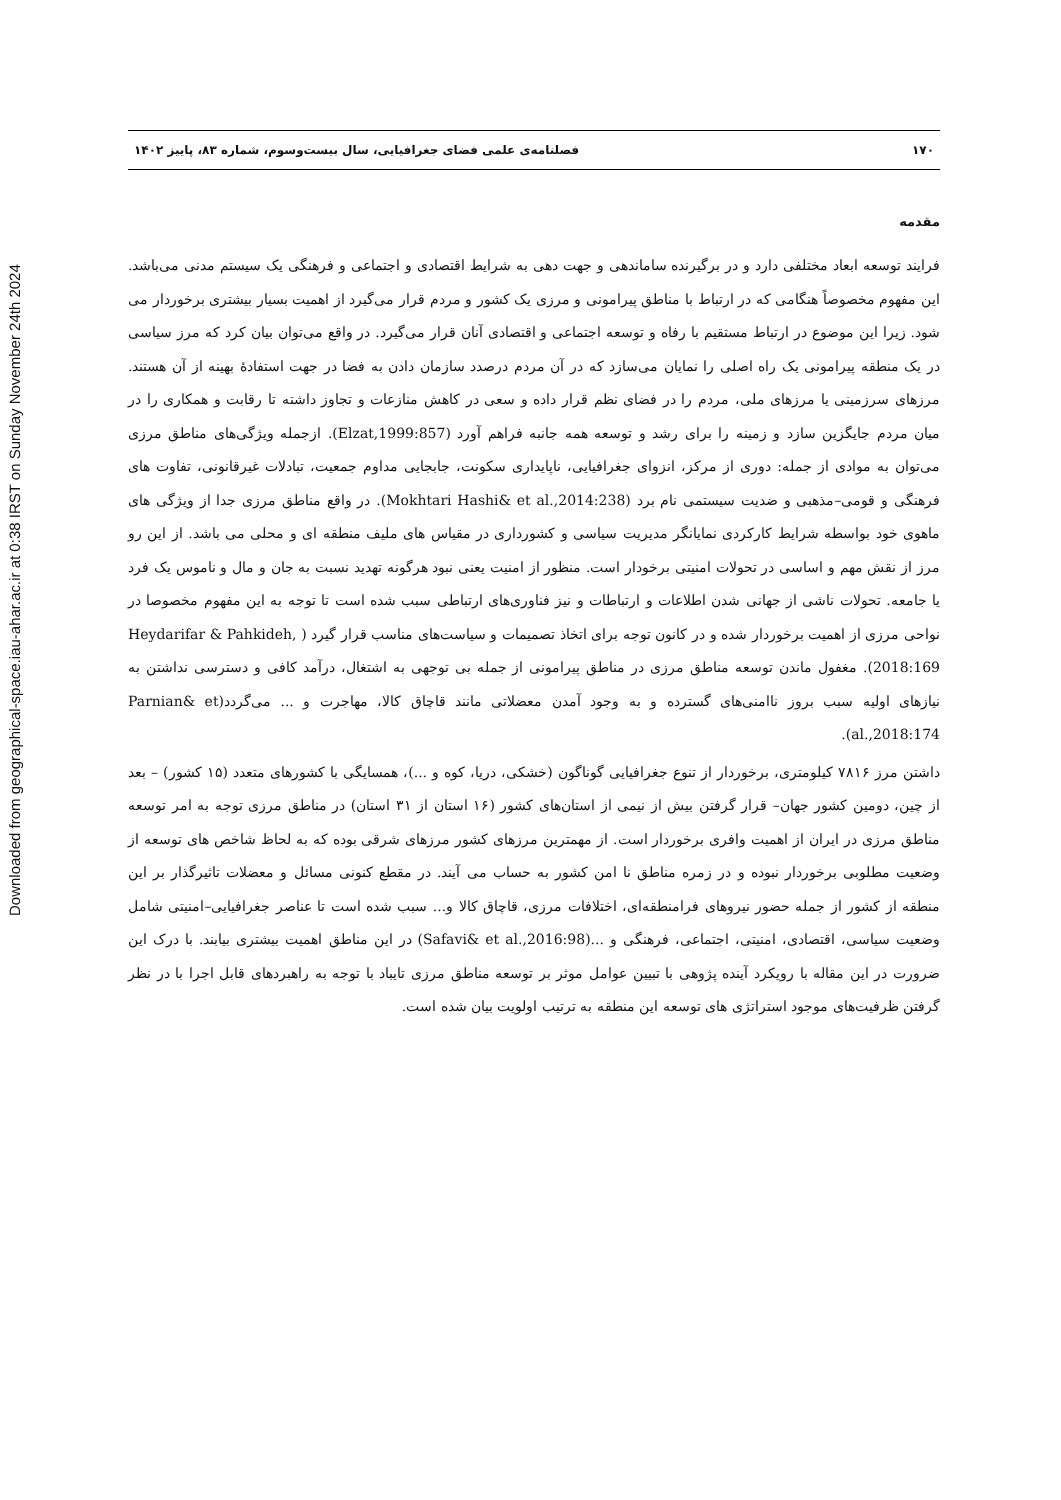Downloaded from geographical-space.iau-ahar.ac.ir at 0:38 IRST on Sunday November 24th 2024
۱۷۰ فصلنامه‌ی علمی فضای جغرافیایی، سال بیست‌وسوم، شماره ۸۳، پاییز ۱۴۰۲
مقدمه
فرایند توسعه ابعاد مختلفی دارد و در برگیرنده ساماندهی و جهت دهی به شرایط اقتصادی و اجتماعی و فرهنگی یک سیستم مدنی می‌باشد. این مفهوم مخصوصاً هنگامی که در ارتباط با مناطق پیرامونی و مرزی یک کشور و مردم قرار می‌گیرد از اهمیت بسیار بیشتری برخوردار می شود. زیرا این موضوع در ارتباط مستقیم با رفاه و توسعه اجتماعی و اقتصادی آنان قرار می‌گیرد. در واقع می‌توان بیان کرد که مرز سیاسی در یک منطقه پیرامونی یک راه اصلی را نمایان می‌سازد که در آن مردم درصدد سازمان دادن به فضا در جهت استفادهٔ بهینه از آن هستند. مرزهای سرزمینی یا مرزهای ملی، مردم را در فضای نظم قرار داده و سعی در کاهش منازعات و تجاوز داشته تا رقابت و همکاری را در میان مردم جایگزین سازد و زمینه را برای رشد و توسعه همه جانبه فراهم آورد (Elzat,1999:857). ازجمله ویژگی‌های مناطق مرزی می‌توان به موادی از جمله: دوری از مرکز، انزوای جغرافیایی، ناپایداری سکونت، جابجایی مداوم جمعیت، تبادلات غیرقانونی، تفاوت های فرهنگی و قومی–مذهبی و ضدیت سیستمی نام برد (Mokhtari Hashi& et al.,2014:238). در واقع مناطق مرزی جدا از ویژگی های ماهوی خود بواسطه شرایط کارکردی نمایانگر مدیریت سیاسی و کشورداری در مقیاس های ملیف منطقه ای و محلی می باشد. از این رو مرز از نقش مهم و اساسی در تحولات امنیتی برخودار است. منظور از امنیت یعنی نبود هرگونه تهدید نسبت به جان و مال و ناموس یک فرد یا جامعه. تحولات ناشی از جهانی شدن اطلاعات و ارتباطات و نیز فناوری‌های ارتباطی سبب شده است تا توجه به این مفهوم مخصوصا در نواحی مرزی از اهمیت برخوردار شده و در کانون توجه برای اتخاذ تصمیمات و سیاست‌های مناسب قرار گیرد ( Heydarifar & Pahkideh, 2018:169). مغفول ماندن توسعه مناطق مرزی در مناطق پیرامونی از جمله بی توجهی به اشتغال، درآمد کافی و دسترسی نداشتن به نیازهای اولیه سبب بروز ناامنی‌های گسترده و به وجود آمدن معضلاتی مانند قاچاق کالا، مهاجرت و ... می‌گردد(Parnian& et al.,2018:174).
داشتن مرز ۷۸۱۶ کیلومتری، برخوردار از تنوع جغرافیایی گوناگون (خشکی، دریا، کوه و ...)، همسایگی با کشورهای متعدد (۱۵ کشور) – بعد از چین، دومین کشور جهان– قرار گرفتن بیش از نیمی از استان‌های کشور (۱۶ استان از ۳۱ استان) در مناطق مرزی توجه به امر توسعه مناطق مرزی در ایران از اهمیت وافری برخوردار است. از مهمترین مرزهای کشور مرزهای شرقی بوده که به لحاظ شاخص های توسعه از وضعیت مطلوبی برخوردار نبوده و در زمره مناطق نا امن کشور به حساب می آیند. در مقطع کنونی مسائل و معضلات تاثیرگذار بر این منطقه از کشور از جمله حضور نیروهای فرامنطقه‌ای، اختلافات مرزی، قاچاق کالا و... سبب شده است تا عناصر جغرافیایی–امنیتی شامل وضعیت سیاسی، اقتصادی، امنیتی، اجتماعی، فرهنگی و ...(Safavi& et al.,2016:98) در این مناطق اهمیت بیشتری بیابند. با درک این ضرورت در این مقاله با رویکرد آینده پژوهی با تبیین عوامل موثر بر توسعه مناطق مرزی تایباد با توجه به راهبردهای قابل اجرا با در نظر گرفتن ظرفیت‌های موجود استراتژی های توسعه این منطقه به ترتیب اولویت بیان شده است.